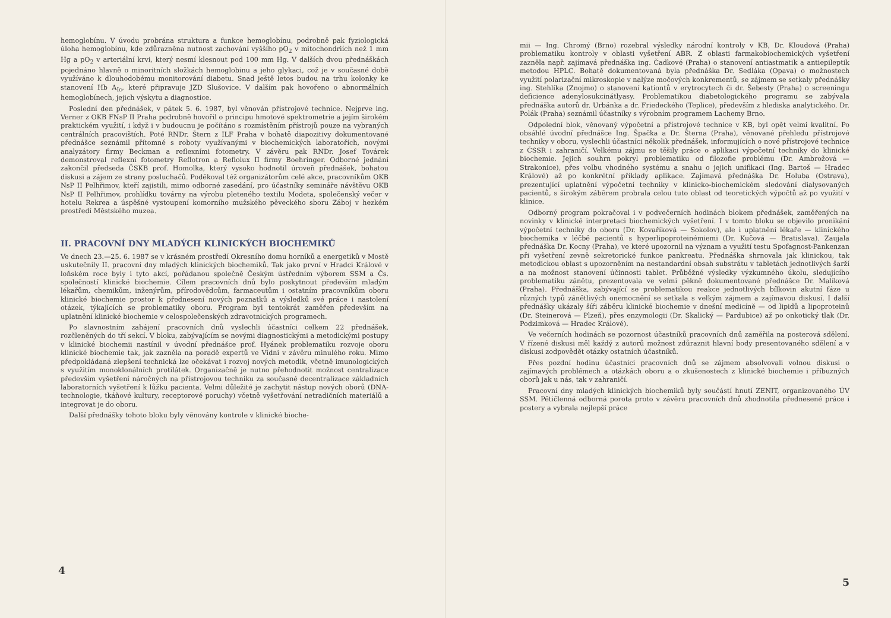hemoglobínu. V úvodu probrána struktura a funkce hemoglobínu, podrobně pak fyziologická úloha hemoglobínu, kde zdůrazněna nutnost zachování vyššího pO<sub>2</sub> v mitochondriích než 1 mm Hg a pO<sub>2</sub> v arteriální krvi, který nesmí klesnout pod 100 mm Hg. V dalších dvou přednáškách pojednáno hlavně o minoritních složkách hemoglobinu a jeho glykaci, což je v současné době využíváno k dlouhodobému monitorování diabetu. Snad ještě letos budou na trhu kolonky ke stanovení Hb A<sub>Ic</sub>, které připravuje JZD Slušovice. V dalším pak hovořeno o abnormálních hemoglobínech, jejich výskytu a diagnostice.
Poslední den přednášek, v pátek 5. 6. 1987, byl věnován přístrojové technice. Nejprve ing. Verner z OKB FNsP II Praha podrobně hovořil o principu hmotové spektrometrie a jejím širokém praktickém využití, i když i v budoucnu je počítáno s rozmístěním přístrojů pouze na vybraných centrálních pracovištích. Poté RNDr. Štern z ILF Praha v bohatě diapozitivy dokumentované přednášce seznámil přítomné s roboty využívanými v biochemických laboratořích, novými analyzátory firmy Beckman a reflexními fotometry. V závěru pak RNDr. Josef Továrek demonstroval reflexní fotometry Reflotron a Reflolux II firmy Boehringer. Odborné jednání zakončil předseda ČSKB prof. Homolka, který vysoko hodnotil úroveň přednášek, bohatou diskusi a zájem ze strany posluchačů. Poděkoval též organizátorům celé akce, pracovníkům OKB NsP II Pelhřimov, kteří zajistili, mimo odborné zasedání, pro účastníky semináře návštěvu OKB NsP II Pelhřimov, prohlídku továrny na výrobu pleteného textilu Modeta, společenský večer v hotelu Rekrea a úspěšné vystoupení komorního mužského pěveckého sboru Záboj v hezkém prostředí Městského muzea.
II. PRACOVNÍ DNY MLADÝCH KLINICKÝCH BIOCHEMIKŮ
Ve dnech 23.—25. 6. 1987 se v krásném prostředí Okresního domu horníků a energetiků v Mostě uskutečnily II. pracovní dny mladých klinických biochemiků. Tak jako první v Hradci Králové v loňském roce byly i tyto akcí, pořádanou společně Českým ústředním výborem SSM a Čs. společností klinické biochemie. Cílem pracovních dnů bylo poskytnout především mladým lékařům, chemikům, inženýrům, přírodovědcům, farmaceutům i ostatním pracovníkům oboru klinické biochemie prostor k přednesení nových poznatků a výsledků své práce i nastolení otázek, týkajících se problematiky oboru. Program byl tentokrát zaměřen především na uplatnění klinické biochemie v celospolečenských zdravotnických programech.
Po slavnostním zahájení pracovních dnů vyslechli účastníci celkem 22 přednášek, rozčleněných do tří sekcí. V bloku, zabývajícím se novými diagnostickými a metodickými postupy v klinické biochemii nastínil v úvodní přednášce prof. Hyánek problematiku rozvoje oboru klinické biochemie tak, jak zazněla na poradě expertů ve Vídni v závěru minulého roku. Mimo předpokládaná zlepšení technická lze očekávat i rozvoj nových metodik, včetně imunologických s využitím monoklonálních protilátek. Organizačně je nutno přehodnotit možnost centralizace především vyšetření náročných na přístrojovou techniku za současné decentralizace základních laboratorních vyšetření k lůžku pacienta. Velmi důležité je zachytit nástup nových oborů (DNA-technologie, tkáňové kultury, receptorové poruchy) včetně vyšetřování netradičních materiálů a integrovat je do oboru.
Další přednášky tohoto bloku byly věnovány kontrole v klinické bioche-
4
mii — Ing. Chromý (Brno) rozebral výsledky národní kontroly v KB, Dr. Kloudová (Praha) problematiku kontroly v oblasti vyšetření ABR. Z oblasti farmakobiochemických vyšetření zazněla např. zajímavá přednáška ing. Čadkové (Praha) o stanovení antiastmatik a antiepileptik metodou HPLC. Bohatě dokumentovaná byla přednáška Dr. Sedláka (Opava) o možnostech využití polarizační mikroskopie v nalýze močových konkrementů, se zájmem se setkaly přednášky ing. Stehlíka (Znojmo) o stanovení kationtů v erytrocytech či dr. Šebesty (Praha) o screeningu deficience adenylosukcinátlyasy. Problematikou diabetologického programu se zabývala přednáška autorů dr. Urbánka a dr. Friedeckého (Teplice), především z hlediska analytického. Dr. Polák (Praha) seznámil účastníky s výrobním programem Lachemy Brno.
Odpolední blok, věnovaný výpočetní a přístrojové technice v KB, byl opět velmi kvalitní. Po obsáhlé úvodní přednášce Ing. Špačka a Dr. Šterna (Praha), věnované přehledu přístrojové techniky v oboru, vyslechli účastníci několik přednášek, informujících o nové přístrojové technice z ČSSR i zahraničí. Velkému zájmu se těšily práce o aplikaci výpočetní techniky do klinické biochemie. Jejich souhrn pokryl problematiku od filozofie problému (Dr. Ambrožová — Strakonice), přes volbu vhodného systému a snahu o jejich unifikaci (Ing. Bartoš — Hradec Králové) až po konkrétní příklady aplikace. Zajímavá přednáška Dr. Holuba (Ostrava), prezentující uplatnění výpočetní techniky v klinicko-biochemickém sledování dialysovaných pacientů, s širokým záběrem probrala celou tuto oblast od teoretických výpočtů až po využití v klinice.
Odborný program pokračoval i v podvečerních hodinách blokem přednášek, zaměřených na novinky v klinické interpretaci biochemických vyšetření. I v tomto bloku se objevilo pronikání výpočetní techniky do oboru (Dr. Kovaříková — Sokolov), ale i uplatnění lékaře — klinického biochemika v léčbě pacientů s hyperlipoproteinémiemi (Dr. Kučová — Bratislava). Zaujala přednáška Dr. Kocny (Praha), ve které upozornil na význam a využití testu Spofagnost-Pankenzan při vyšetření zevně sekretorické funkce pankreatu. Přednáška shrnovala jak klinickou, tak metodickou oblast s upozorněním na nestandardní obsah substrátu v tabletách jednotlivých šarží a na možnost stanovení účinnosti tablet. Průběžné výsledky výzkumného úkolu, sledujícího problematiku zánětu, prezentovala ve velmi pěkně dokumentované přednášce Dr. Malíková (Praha). Přednáška, zabývající se problematikou reakce jednotlivých bílkovin akutní fáze u různých typů zánětlivých onemocnění se setkala s velkým zájmem a zajímavou diskusí. I další přednášky ukázaly šíři záběru klinické biochemie v dnešní medicíně — od lipidů a lipoproteinů (Dr. Steinerová — Plzeň), přes enzymologii (Dr. Skalický — Pardubice) až po onkotický tlak (Dr. Podzimková — Hradec Králové).
Ve večerních hodinách se pozornost účastníků pracovních dnů zaměřila na posterová sdělení. V řízené diskusi měl každý z autorů možnost zdůraznit hlavní body presentovaného sdělení a v diskusi zodpovědět otázky ostatních účastníků.
Přes pozdní hodinu účastníci pracovních dnů se zájmem absolvovali volnou diskusi o zajímavých problémech a otázkách oboru a o zkušenostech z klinické biochemie i příbuzných oborů jak u nás, tak v zahraničí.
Pracovní dny mladých klinických biochemiků byly součástí hnutí ZENIT, organizovaného ÚV SSM. Pětičlenná odborná porota proto v závěru pracovních dnů zhodnotila přednesené práce i postery a vybrala nejlepší práce
5